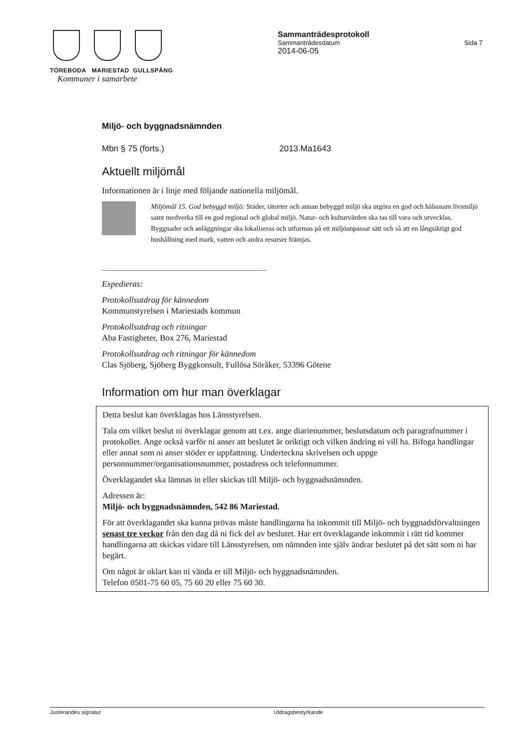TÖREBODA MARIESTAD GULLSPÅNG
Kommuner i samarbete
Sammanträdesprotokoll
Sammanträdesdatum Sida 7
2014-06-05
Miljö- och byggnadsnämnden
Mbn § 75 (forts.) 2013.Ma1643
Aktuellt miljömål
Informationen är i linje med följande nationella miljömål.
Miljömål 15. God bebyggd miljö: Städer, tätorter och annan bebyggd miljö ska utgöra en god och hälsosam livsmiljö samt medverka till en god regional och global miljö. Natur- och kulturvärden ska tas till vara och utvecklas. Byggnader och anläggningar ska lokaliseras och utformas på ett miljöanpassat sätt och så att en långsiktigt god hushållning med mark, vatten och andra resurser främjas.
Expedieras:
Protokollsutdrag för kännedom
Kommunstyrelsen i Mariestads kommun
Protokollsutdrag och ritningar
Aba Fastigheter, Box 276, Mariestad
Protokollsutdrag och ritningar för kännedom
Clas Sjöberg, Sjöberg Byggkonsult, Fullösa Söråker, 53396 Götene
Information om hur man överklagar
Detta beslut kan överklagas hos Länsstyrelsen.
Tala om vilket beslut ni överklagar genom att t.ex. ange diarienummer, beslutsdatum och paragrafnummer i protokollet. Ange också varför ni anser att beslutet är oriktigt och vilken ändring ni vill ha. Bifoga handlingar eller annat som ni anser stöder er uppfattning. Underteckna skrivelsen och uppge personnummer/organisationsnummer, postadress och telefonnummer.
Överklagandet ska lämnas in eller skickas till Miljö- och byggnadsnämnden.
Adressen är:
Miljö- och byggnadsnämnden, 542 86 Mariestad.
För att överklagandet ska kunna prövas måste handlingarna ha inkommit till Miljö- och byggnadsförvaltningen senast tre veckor från den dag då ni fick del av beslutet. Har ert överklagande inkommit i rätt tid kommer handlingarna att skickas vidare till Länsstyrelsen, om nämnden inte själv ändrar beslutet på det sätt som ni har begärt.
Om något är oklart kan ni vända er till Miljö- och byggnadsnämnden.
Telefon 0501-75 60 05, 75 60 20 eller 75 60 30.
Justerandes signatur Utdragsbestyrkande